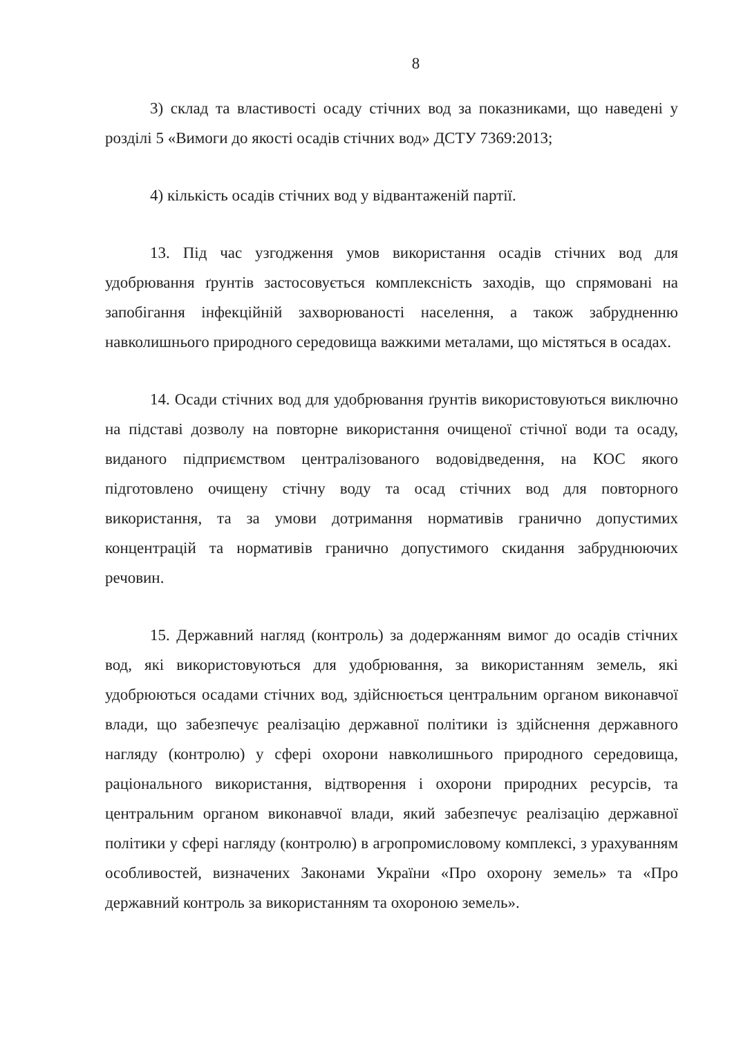8
3) склад та властивості осаду стічних вод за показниками, що наведені у розділі 5 «Вимоги до якості осадів стічних вод» ДСТУ 7369:2013;
4) кількість осадів стічних вод у відвантаженій партії.
13. Під час узгодження умов використання осадів стічних вод для удобрювання ґрунтів застосовується комплексність заходів, що спрямовані на запобігання інфекційній захворюваності населення, а також забрудненню навколишнього природного середовища важкими металами, що містяться в осадах.
14. Осади стічних вод для удобрювання ґрунтів використовуються виключно на підставі дозволу на повторне використання очищеної стічної води та осаду, виданого підприємством централізованого водовідведення, на КОС якого підготовлено очищену стічну воду та осад стічних вод для повторного використання, та за умови дотримання нормативів гранично допустимих концентрацій та нормативів гранично допустимого скидання забруднюючих речовин.
15. Державний нагляд (контроль) за додержанням вимог до осадів стічних вод, які використовуються для удобрювання, за використанням земель, які удобрюються осадами стічних вод, здійснюється центральним органом виконавчої влади, що забезпечує реалізацію державної політики із здійснення державного нагляду (контролю) у сфері охорони навколишнього природного середовища, раціонального використання, відтворення і охорони природних ресурсів, та центральним органом виконавчої влади, який забезпечує реалізацію державної політики у сфері нагляду (контролю) в агропромисловому комплексі, з урахуванням особливостей, визначених Законами України «Про охорону земель» та «Про державний контроль за використанням та охороною земель».